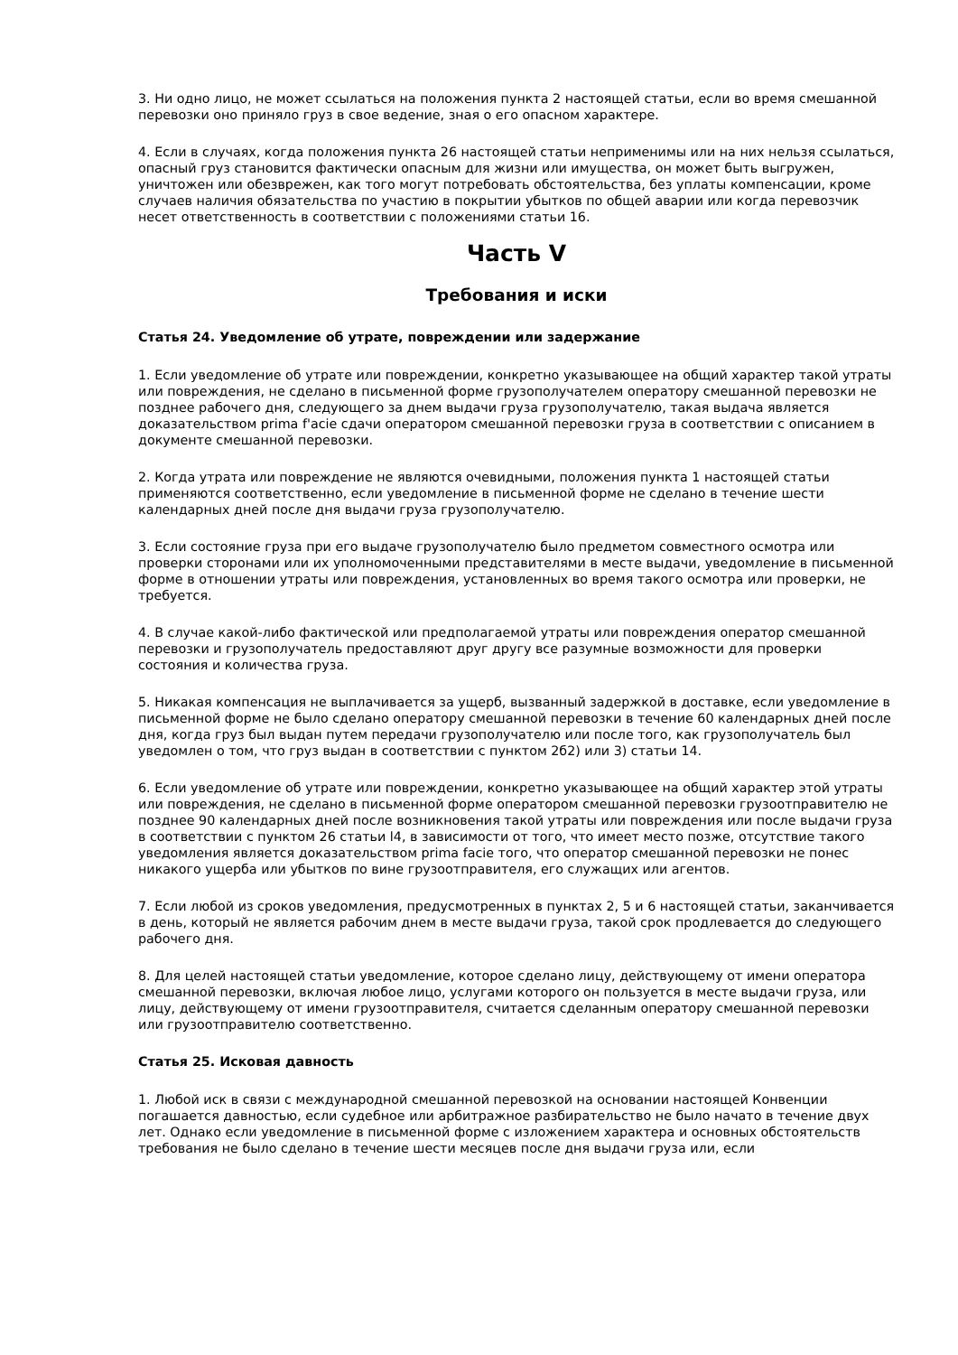3. Ни одно лицо, не может ссылаться на положения пункта 2 настоящей статьи, если во время смешанной перевозки оно приняло груз в свое ведение, зная о его опасном характере.
4. Если в случаях, когда положения пункта 26 настоящей статьи неприменимы или на них нельзя ссылаться, опасный груз становится фактически опасным для жизни или имущества, он может быть выгружен, уничтожен или обезврежен, как того могут потребовать обстоятельства, без уплаты компенсации, кроме случаев наличия обязательства по участию в покрытии убытков по общей аварии или когда перевозчик несет ответственность в соответствии с положениями статьи 16.
Часть V
Требования и иски
Статья 24. Уведомление об утрате, повреждении или задержание
1. Если уведомление об утрате или повреждении, конкретно указывающее на общий характер такой утраты или повреждения, не сделано в письменной форме грузополучателем оператору смешанной перевозки не позднее рабочего дня, следующего за днем выдачи груза грузополучателю, такая выдача является доказательством prima f'acie сдачи оператором смешанной перевозки груза в соответствии с описанием в документе смешанной перевозки.
2. Когда утрата или повреждение не являются очевидными, положения пункта 1 настоящей статьи применяются соответственно, если уведомление в письменной форме не сделано в течение шести календарных дней после дня выдачи груза грузополучателю.
3. Если состояние груза при его выдаче грузополучателю было предметом совместного осмотра или проверки сторонами или их уполномоченными представителями в месте выдачи, уведомление в письменной форме в отношении утраты или повреждения, установленных во время такого осмотра или проверки, не требуется.
4. В случае какой-либо фактической или предполагаемой утраты или повреждения оператор смешанной перевозки и грузополучатель предоставляют друг другу все разумные возможности для проверки состояния и количества груза.
5. Никакая компенсация не выплачивается за ущерб, вызванный задержкой в доставке, если уведомление в письменной форме не было сделано оператору смешанной перевозки в течение 60 календарных дней после дня, когда груз был выдан путем передачи грузополучателю или после того, как грузополучатель был уведомлен о том, что груз выдан в соответствии с пунктом 2б2) или 3) статьи 14.
6. Если уведомление об утрате или повреждении, конкретно указывающее на общий характер этой утраты или повреждения, не сделано в письменной форме оператором смешанной перевозки грузоотправителю не позднее 90 календарных дней после возникновения такой утраты или повреждения или после выдачи груза в соответствии с пунктом 26 статьи l4, в зависимости от того, что имеет место позже, отсутствие такого уведомления является доказательством prima facie того, что оператор смешанной перевозки не понес никакого ущерба или убытков по вине грузоотправителя, его служащих или агентов.
7. Если любой из сроков уведомления, предусмотренных в пунктах 2, 5 и 6 настоящей статьи, заканчивается в день, который не является рабочим днем в месте выдачи груза, такой срок продлевается до следующего рабочего дня.
8. Для целей настоящей статьи уведомление, которое сделано лицу, действующему от имени оператора смешанной перевозки, включая любое лицо, услугами которого он пользуется в месте выдачи груза, или лицу, действующему от имени грузоотправителя, считается сделанным оператору смешанной перевозки или грузоотправителю соответственно.
Статья 25. Исковая давность
1. Любой иск в связи с международной смешанной перевозкой на основании настоящей Конвенции погашается давностью, если судебное или арбитражное разбирательство не было начато в течение двух лет. Однако если уведомление в письменной форме с изложением характера и основных обстоятельств требования не было сделано в течение шести месяцев после дня выдачи груза или, если